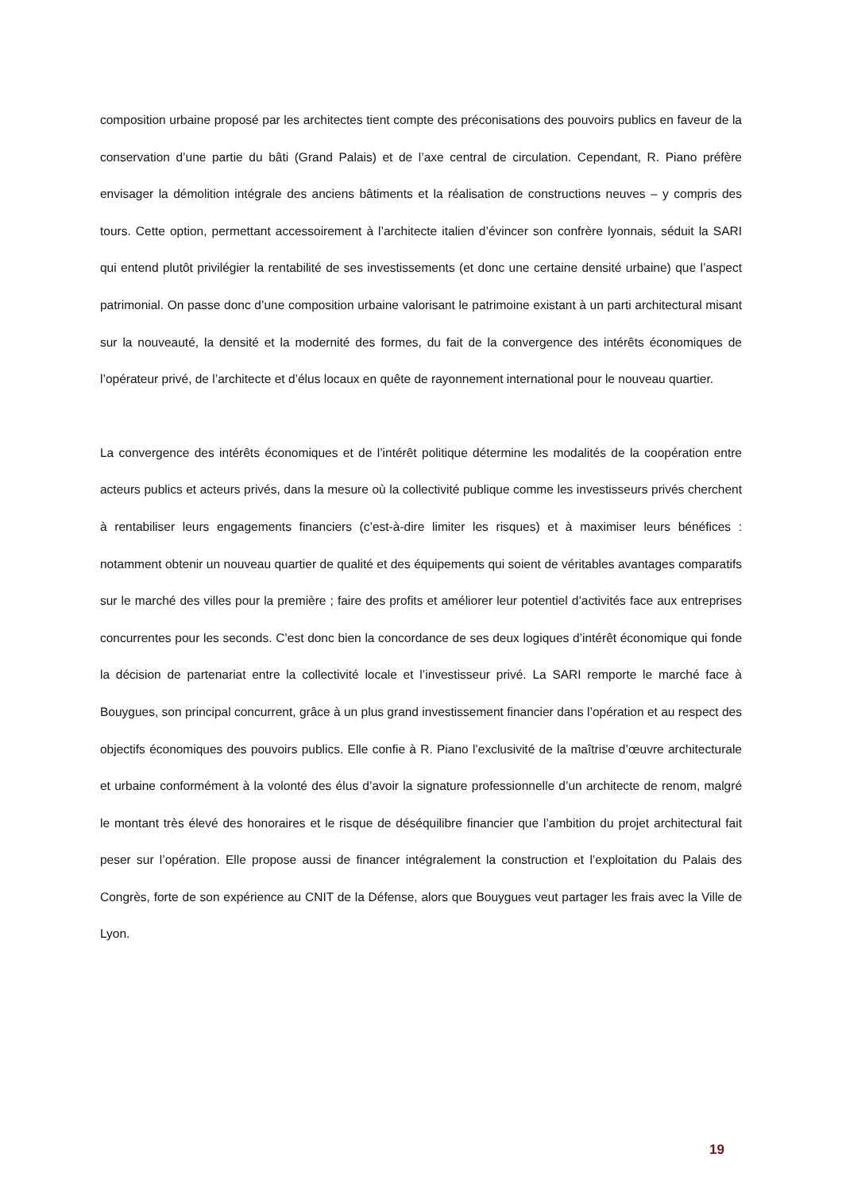composition urbaine proposé par les architectes tient compte des préconisations des pouvoirs publics en faveur de la conservation d’une partie du bâti (Grand Palais) et de l’axe central de circulation. Cependant, R. Piano préfère envisager la démolition intégrale des anciens bâtiments et la réalisation de constructions neuves – y compris des tours. Cette option, permettant accessoirement à l’architecte italien d’évincer son confrère lyonnais, séduit la SARI qui entend plutôt privilégier la rentabilité de ses investissements (et donc une certaine densité urbaine) que l’aspect patrimonial. On passe donc d’une composition urbaine valorisant le patrimoine existant à un parti architectural misant sur la nouveauté, la densité et la modernité des formes, du fait de la convergence des intérêts économiques de l’opérateur privé, de l’architecte et d’élus locaux en quête de rayonnement international pour le nouveau quartier.
La convergence des intérêts économiques et de l’intérêt politique détermine les modalités de la coopération entre acteurs publics et acteurs privés, dans la mesure où la collectivité publique comme les investisseurs privés cherchent à rentabiliser leurs engagements financiers (c’est-à-dire limiter les risques) et à maximiser leurs bénéfices : notamment obtenir un nouveau quartier de qualité et des équipements qui soient de véritables avantages comparatifs sur le marché des villes pour la première ; faire des profits et améliorer leur potentiel d’activités face aux entreprises concurrentes pour les seconds. C’est donc bien la concordance de ses deux logiques d’intérêt économique qui fonde la décision de partenariat entre la collectivité locale et l’investisseur privé. La SARI remporte le marché face à Bouygues, son principal concurrent, grâce à un plus grand investissement financier dans l’opération et au respect des objectifs économiques des pouvoirs publics. Elle confie à R. Piano l’exclusivité de la maîtrise d’œuvre architecturale et urbaine conformément à la volonté des élus d’avoir la signature professionnelle d’un architecte de renom, malgré le montant très élevé des honoraires et le risque de déséquilibre financier que l’ambition du projet architectural fait peser sur l’opération. Elle propose aussi de financer intégralement la construction et l’exploitation du Palais des Congrès, forte de son expérience au CNIT de la Défense, alors que Bouygues veut partager les frais avec la Ville de Lyon.
19